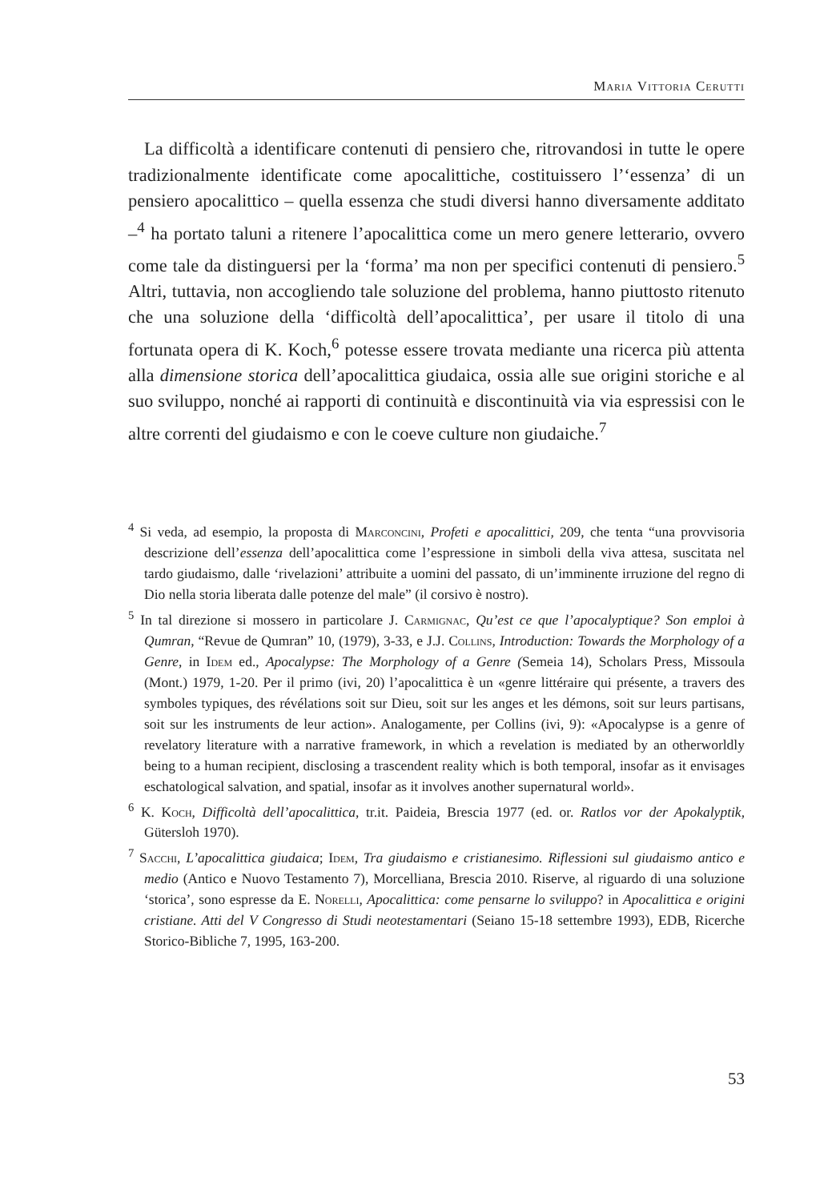Maria Vittoria Cerutti
La difficoltà a identificare contenuti di pensiero che, ritrovandosi in tutte le opere tradizionalmente identificate come apocalittiche, costituissero l’‘essenza’ di un pensiero apocalittico – quella essenza che studi diversi hanno diversamente additato –<sup>4</sup> ha portato taluni a ritenere l’apocalittica come un mero genere letterario, ovvero come tale da distinguersi per la ‘forma’ ma non per specifici contenuti di pensiero.<sup>5</sup> Altri, tuttavia, non accogliendo tale soluzione del problema, hanno piuttosto ritenuto che una soluzione della ‘difficoltà dell’apocalittica’, per usare il titolo di una fortunata opera di K. Koch,<sup>6</sup> potesse essere trovata mediante una ricerca più attenta alla dimensione storica dell’apocalittica giudaica, ossia alle sue origini storiche e al suo sviluppo, nonché ai rapporti di continuità e discontinuità via via espressisi con le altre correnti del giudaismo e con le coeve culture non giudaiche.<sup>7</sup>
<sup>4</sup> Si veda, ad esempio, la proposta di Marconcini, Profeti e apocalittici, 209, che tenta “una provvisoria descrizione dell’essenza dell’apocalittica come l’espressione in simboli della viva attesa, suscitata nel tardo giudaismo, dalle ‘rivelazioni’ attribuite a uomini del passato, di un’imminente irruzione del regno di Dio nella storia liberata dalle potenze del male” (il corsivo è nostro).
<sup>5</sup> In tal direzione si mossero in particolare J. Carmignac, Qu’est ce que l’apocalyptique? Son emploi à Qumran, “Revue de Qumran” 10, (1979), 3-33, e J.J. Collins, Introduction: Towards the Morphology of a Genre, in Idem ed., Apocalypse: The Morphology of a Genre (Semeia 14), Scholars Press, Missoula (Mont.) 1979, 1-20. Per il primo (ivi, 20) l’apocalittica è un «genre littéraire qui présente, a travers des symboles typiques, des révélations soit sur Dieu, soit sur les anges et les démons, soit sur leurs partisans, soit sur les instruments de leur action». Analogamente, per Collins (ivi, 9): «Apocalypse is a genre of revelatory literature with a narrative framework, in which a revelation is mediated by an otherworldly being to a human recipient, disclosing a trascendent reality which is both temporal, insofar as it envisages eschatological salvation, and spatial, insofar as it involves another supernatural world».
<sup>6</sup> K. Koch, Difficoltà dell’apocalittica, tr.it. Paideia, Brescia 1977 (ed. or. Ratlos vor der Apokalyptik, Gütersloh 1970).
<sup>7</sup> Sacchi, L’apocalittica giudaica; Idem, Tra giudaismo e cristianesimo. Riflessioni sul giudaismo antico e medio (Antico e Nuovo Testamento 7), Morcelliana, Brescia 2010. Riserve, al riguardo di una soluzione ‘storica’, sono espresse da E. Norelli, Apocalittica: come pensarne lo sviluppo? in Apocalittica e origini cristiane. Atti del V Congresso di Studi neotestamentari (Seiano 15-18 settembre 1993), EDB, Ricerche Storico-Bibliche 7, 1995, 163-200.
53